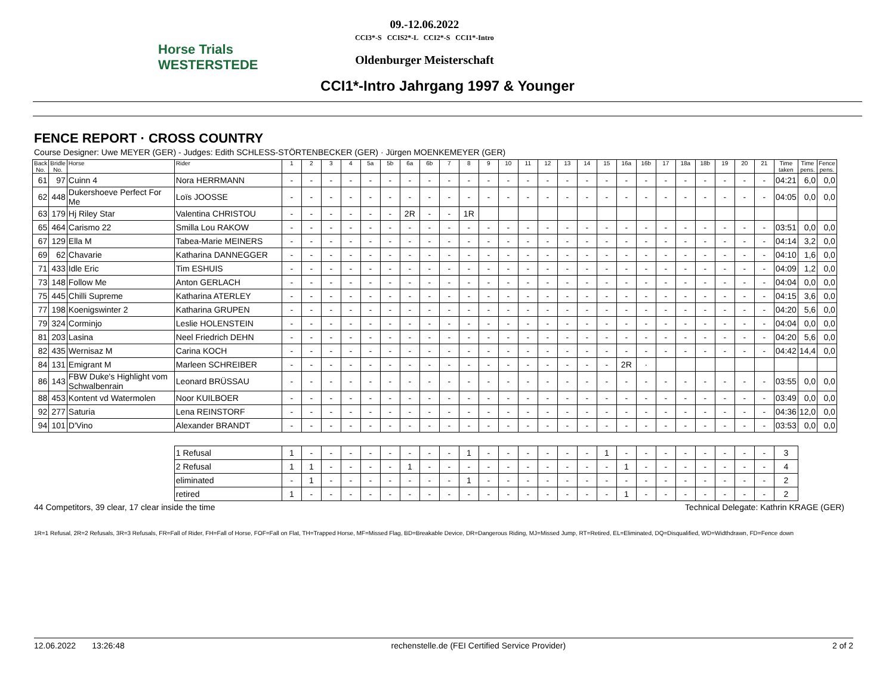Horse Trials WESTERSTEDE
09.-12.06.2022
CCI3*-S CCIS2*-L CCI2*-S CCI1*-Intro
Oldenburger Meisterschaft
CCI1*-Intro Jahrgang 1997 & Younger
FENCE REPORT · CROSS COUNTRY
Course Designer: Uwe MEYER (GER) - Judges: Edith SCHLESS-STÖRTENBECKER (GER) · Jürgen MOENKEMEYER (GER)
| Back No. | Bridle No. | Horse | Rider | 1 | 2 | 3 | 4 | 5a | 5b | 6a | 6b | 7 | 8 | 9 | 10 | 11 | 12 | 13 | 14 | 15 | 16a | 16b | 17 | 18a | 18b | 19 | 20 | 21 | Time taken | Time pens. | Fence pens. |
| --- | --- | --- | --- | --- | --- | --- | --- | --- | --- | --- | --- | --- | --- | --- | --- | --- | --- | --- | --- | --- | --- | --- | --- | --- | --- | --- | --- | --- | --- | --- | --- |
| 61 | 97 | Cuinn 4 | Nora HERRMANN | - | - | - | - | - | - | - | - | - | - | - | - | - | - | - | - | - | - | - | - | - | - | - | - | - | 04:21 | 6,0 | 0,0 |
| 62 | 448 | Dukershoeve Perfect For Me | Loïs JOOSSE | - | - | - | - | - | - | - | - | - | - | - | - | - | - | - | - | - | - | - | - | - | - | - | - | - | 04:05 | 0,0 | 0,0 |
| 63 | 179 | Hj Riley Star | Valentina CHRISTOU | - | - | - | - | - | - | 2R | - | - | 1R | | | | | | | | | | | | | | | | | | |
| 65 | 464 | Carismo 22 | Smilla Lou RAKOW | - | - | - | - | - | - | - | - | - | - | - | - | - | - | - | - | - | - | - | - | - | - | - | - | - | 03:51 | 0,0 | 0,0 |
| 67 | 129 | Ella M | Tabea-Marie MEINERS | - | - | - | - | - | - | - | - | - | - | - | - | - | - | - | - | - | - | - | - | - | - | - | - | - | 04:14 | 3,2 | 0,0 |
| 69 | 62 | Chavarie | Katharina DANNEGGER | - | - | - | - | - | - | - | - | - | - | - | - | - | - | - | - | - | - | - | - | - | - | - | - | - | 04:10 | 1,6 | 0,0 |
| 71 | 433 | Idle Eric | Tim ESHUIS | - | - | - | - | - | - | - | - | - | - | - | - | - | - | - | - | - | - | - | - | - | - | - | - | - | 04:09 | 1,2 | 0,0 |
| 73 | 148 | Follow Me | Anton GERLACH | - | - | - | - | - | - | - | - | - | - | - | - | - | - | - | - | - | - | - | - | - | - | - | - | - | 04:04 | 0,0 | 0,0 |
| 75 | 445 | Chilli Supreme | Katharina ATERLEY | - | - | - | - | - | - | - | - | - | - | - | - | - | - | - | - | - | - | - | - | - | - | - | - | - | 04:15 | 3,6 | 0,0 |
| 77 | 198 | Koenigswinter 2 | Katharina GRUPEN | - | - | - | - | - | - | - | - | - | - | - | - | - | - | - | - | - | - | - | - | - | - | - | - | - | 04:20 | 5,6 | 0,0 |
| 79 | 324 | Corminjo | Leslie HOLENSTEIN | - | - | - | - | - | - | - | - | - | - | - | - | - | - | - | - | - | - | - | - | - | - | - | - | - | 04:04 | 0,0 | 0,0 |
| 81 | 203 | Lasina | Neel Friedrich DEHN | - | - | - | - | - | - | - | - | - | - | - | - | - | - | - | - | - | - | - | - | - | - | - | - | - | 04:20 | 5,6 | 0,0 |
| 82 | 435 | Wernisaz M | Carina KOCH | - | - | - | - | - | - | - | - | - | - | - | - | - | - | - | - | - | - | - | - | - | - | - | - | - | 04:42 | 14,4 | 0,0 |
| 84 | 131 | Emigrant M | Marleen SCHREIBER | - | - | - | - | - | - | - | - | - | - | - | - | - | - | - | - | - | 2R | · | | | | | | | | | |
| 86 | 143 | FBW Duke's Highlight vom Schwalbenrain | Leonard BRÜSSAU | - | - | - | - | - | - | - | - | - | - | - | - | - | - | - | - | - | - | - | - | - | - | - | - | - | 03:55 | 0,0 | 0,0 |
| 88 | 453 | Kontent vd Watermolen | Noor KUILBOER | - | - | - | - | - | - | - | - | - | - | - | - | - | - | - | - | - | - | - | - | - | - | - | - | - | 03:49 | 0,0 | 0,0 |
| 92 | 277 | Saturia | Lena REINSTORF | - | - | - | - | - | - | - | - | - | - | - | - | - | - | - | - | - | - | - | - | - | - | - | - | - | 04:36 | 12,0 | 0,0 |
| 94 | 101 | D'Vino | Alexander BRANDT | - | - | - | - | - | - | - | - | - | - | - | - | - | - | - | - | - | - | - | - | - | - | - | - | - | 03:53 | 0,0 | 0,0 |
| | | | 1 Refusal | 1 | - | - | - | - | - | - | - | - | 1 | - | - | - | - | - | - | 1 | - | - | - | - | - | - | - | - | 3 | | |
| | | | 2 Refusal | 1 | 1 | - | - | - | - | 1 | - | - | - | - | - | - | - | - | - | - | 1 | - | - | - | - | - | - | - | 4 | | |
| | | | eliminated | - | 1 | - | - | - | - | - | - | - | 1 | - | - | - | - | - | - | - | - | - | - | - | - | - | - | - | 2 | | |
| | | | retired | 1 | - | - | - | - | - | - | - | - | - | - | - | - | - | - | - | - | 1 | - | - | - | - | - | - | - | 2 | | |
44 Competitors, 39 clear, 17 clear inside the time Technical Delegate: Kathrin KRAGE (GER)
1R=1 Refusal, 2R=2 Refusals, 3R=3 Refusals, FR=Fall of Rider, FH=Fall of Horse, FOF=Fall on Flat, TH=Trapped Horse, MF=Missed Flag, BD=Breakable Device, DR=Dangerous Riding, MJ=Missed Jump, RT=Retired, EL=Eliminated, DQ=Disqualified, WD=Widthdrawn, FD=Fence down
12.06.2022 13:26:48 rechenstelle.de (FEI Certified Service Provider) 2 of 2